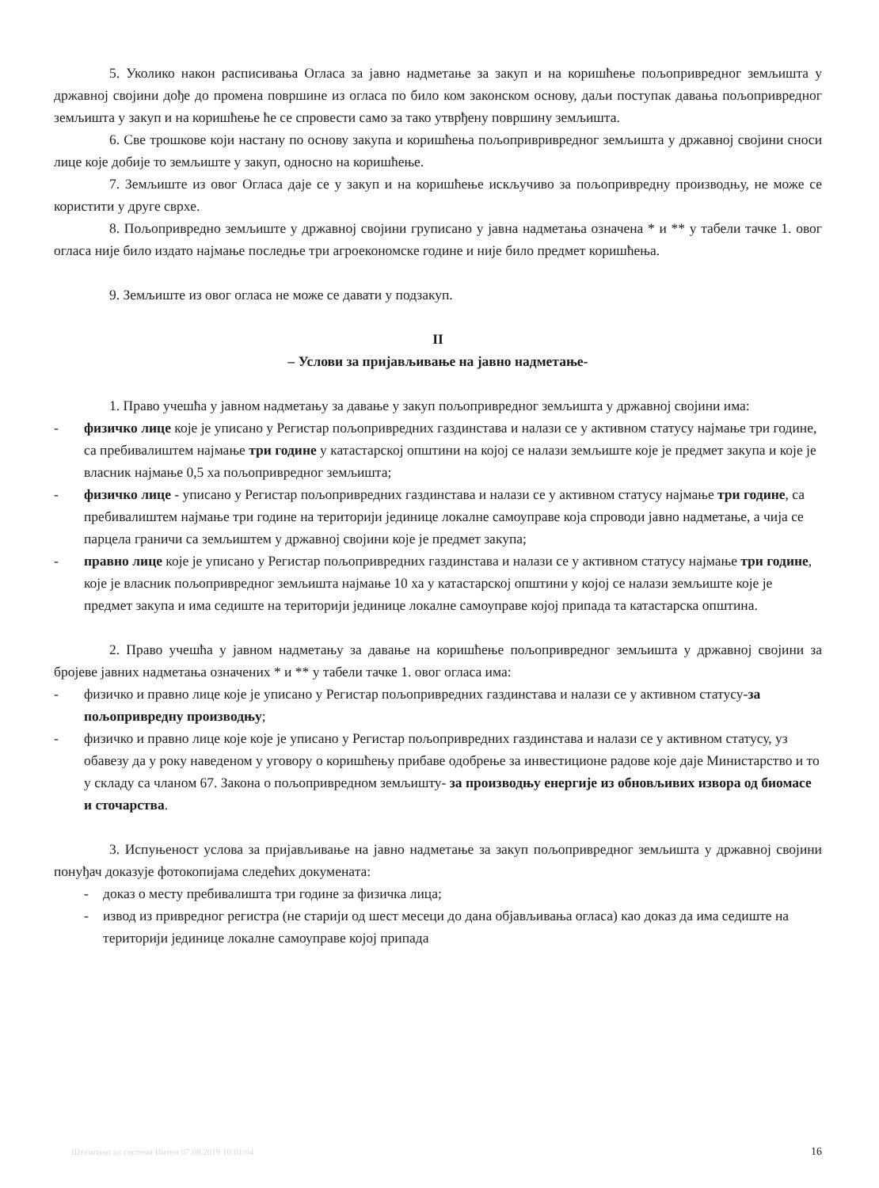5. Уколико након расписивања Огласа за јавно надметање за закуп и на коришћење пољопривредног земљишта у државној својини дође до промена површине из огласа по било ком законском основу, даљи поступак давања пољопривредног земљишта у закуп и на коришћење ће се спровести само за тако утврђену површину земљишта.
6. Све трошкове који настану по основу закупа и коришћења пољопривривредног земљишта у државној својини сноси лице које добије то земљиште у закуп, односно на коришћење.
7. Земљиште из овог Огласа даје се у закуп и на коришћење искључиво за пољопривредну производњу, не може се користити у друге сврхе.
8. Пољопривредно земљиште у државној својини груписано у јавна надметања означена * и ** у табели тачке 1. овог огласа није било издато најмање последње три агроекономске године и није било предмет коришћења.
9. Земљиште из овог огласа не може се давати у подзакуп.
II
– Услови за пријављивање на јавно надметање-
1. Право учешћа у јавном надметању за давање у закуп пољопривредног земљишта у државној својини има:
- физичко лице које је уписано у Регистар пољопривредних газдинстава и налази се у активном статусу најмање три године, са пребивалиштем најмање три године у катастарској општини на којој се налази земљиште које је предмет закупа и које је власник најмање 0,5 ха пољопривредног земљишта;
- физичко лице - уписано у Регистар пољопривредних газдинстава и налази се у активном статусу најмање три године, са пребивалиштем најмање три године на територији јединице локалне самоуправе која спроводи јавно надметање, а чија се парцела граничи са земљиштем у државној својини које је предмет закупа;
- правно лице које је уписано у Регистар пољопривредних газдинстава и налази се у активном статусу најмање три године, које је власник пољопривредног земљишта најмање 10 ха у катастарској општини у којој се налази земљиште које је предмет закупа и има седиште на територији јединице локалне самоуправе којој припада та катастарска општина.
2. Право учешћа у јавном надметању за давање на коришћење пољопривредног земљишта у државној својини за бројеве јавних надметања означених * и ** у табели тачке 1. овог огласа има:
- физичко и правно лице које је уписано у Регистар пољопривредних газдинстава и налази се у активном статусу-за пољопривредну производњу;
- физичко и правно лице које које је уписано у Регистар пољопривредних газдинстава и налази се у активном статусу, уз обавезу да у року наведеном у уговору о коришћењу прибаве одобрење за инвестиционе радове које даје Министарство и то у складу са чланом 67. Закона о пољопривредном земљишту- за производњу енергије из обновљивих извора од биомасе и сточарства.
3. Испуњеност услова за пријављивање на јавно надметање за закуп пољопривредног земљишта у државној својини понуђач доказује фотокопијама следећих докумената:
- доказ о месту пребивалишта три године за физичка лица;
- извод из привредног регистра (не старији од шест месеци до дана објављивања огласа) као доказ да има седиште на територији јединице локалне самоуправе којој припада
Штампано из система Интем 07.08.2019 10:01:04 16